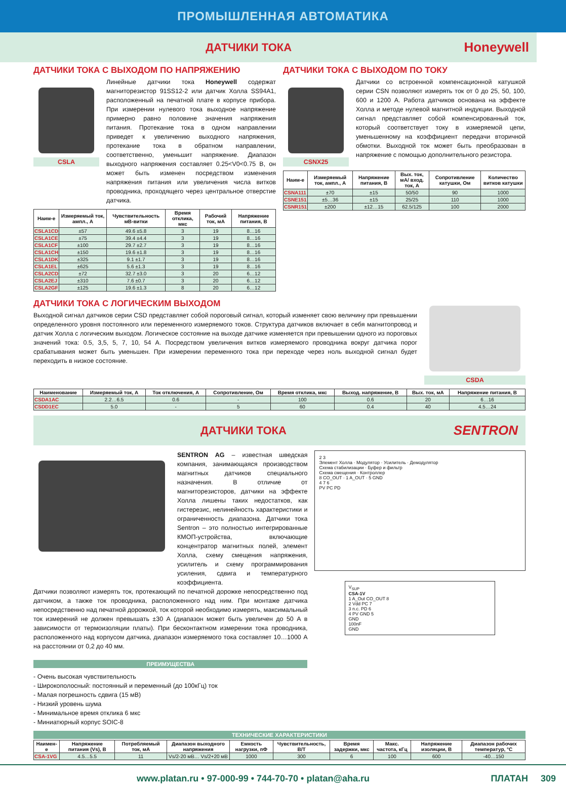ПРОМЫШЛЕННАЯ АВТОМАТИКА
ДАТЧИКИ ТОКА
Honeywell
ДАТЧИКИ ТОКА С ВЫХОДОМ ПО НАПРЯЖЕНИЮ
CSLA
Линейные датчики тока Honeywell содержат магниторезистор 91SS12-2 или датчик Холла SS94A1, расположенный на печатной плате в корпусе прибора. При измерении нулевого тока выходное напряжение примерно равно половине значения напряжения питания. Протекание тока в одном направлении приведет к увеличению выходного напряжения, протекание тока в обратном направлении, соответственно, уменьшит напряжение. Диапазон выходного напряжения составляет 0.25<V0<0.75 В, он может быть изменен посредством изменения напряжения питания или увеличения числа витков проводника, проходящего через центральное отверстие датчика.
| Наим-е | Измеряемый ток, ампл., А | Чувствительность мВ-витки | Время отклика, мкс | Рабочий ток, мА | Напряжение питания, В |
| --- | --- | --- | --- | --- | --- |
| CSLA1CD | ±57 | 49.6 ±5.8 | 3 | 19 | 8…16 |
| CSLA1CE | ±75 | 39.4 ±4.4 | 3 | 19 | 8…16 |
| CSLA1CF | ±100 | 29.7 ±2.7 | 3 | 19 | 8…16 |
| CSLA1CH | ±150 | 19.6 ±1.8 | 3 | 19 | 8…16 |
| CSLA1DK | ±325 | 9.1 ±1.7 | 3 | 19 | 8…16 |
| CSLA1EL | ±625 | 5.6 ±1.3 | 3 | 19 | 8…16 |
| CSLA2CD | ±72 | 32.7 ±3.0 | 3 | 20 | 6…12 |
| CSLA2EJ | ±310 | 7.6 ±0.7 | 3 | 20 | 6…12 |
| CSLA2GF | ±125 | 19.6 ±1.3 | 8 | 20 | 6…12 |
ДАТЧИКИ ТОКА С ВЫХОДОМ ПО ТОКУ
CSNX25
Датчики со встроенной компенсационной катушкой серии CSN позволяют измерять ток от 0 до 25, 50, 100, 600 и 1200 А. Работа датчиков основана на эффекте Холла и методе нулевой магнитной индукции. Выходной сигнал представляет собой компенсированный ток, который соответствует току в измеряемой цепи, уменьшенному на коэффициент передачи вторичной обмотки. Выходной ток может быть преобразован в напряжение с помощью дополнительного резистора.
| Наим-е | Измеряемый ток, ампл., А | Напряжение питания, В | Вых. ток, мА/ вход. ток, А | Сопротивление катушки, Ом | Количество витков катушки |
| --- | --- | --- | --- | --- | --- |
| CSNA111 | ±70 | ±15 | 50/50 | 90 | 1000 |
| CSNE151 | ±5…36 | ±15 | 25/25 | 110 | 1000 |
| CSNR151 | ±200 | ±12…15 | 62.5/125 | 100 | 2000 |
ДАТЧИКИ ТОКА С ЛОГИЧЕСКИМ ВЫХОДОМ
Выходной сигнал датчиков серии CSD представляет собой пороговый сигнал, который изменяет свою величину при превышении определенного уровня постоянного или переменного измеряемого токов. Структура датчиков включает в себя магнитопровод и датчик Холла с логическим выходом. Логическое состояние на выходе датчике изменяется при превышении одного из пороговых значений тока: 0.5, 3,5, 5, 7, 10, 54 А. Посредством увеличения витков измеряемого проводника вокруг датчика порог срабатывания может быть уменьшен. При измерении переменного тока при переходе через ноль выходной сигнал будет переходить в низкое состояние.
CSDA
| Наименование | Измеряемый ток, А | Ток отключения, А | Сопротивление, Ом | Время отклика, мкс | Выход. напряжение, В | Вых. ток, мА | Напряжение питания, В |
| --- | --- | --- | --- | --- | --- | --- | --- |
| CSDA1AC | 2.2…6.5 | 0.6 | - | 100 | 0.6 | 20 | 6…16 |
| CSDD1EC | 5.0 | - | 5 | 60 | 0.4 | 40 | 4.5…24 |
ДАТЧИКИ ТОКА
SENTRON
SENTRON AG – известная шведская компания, занимающаяся производством магнитных датчиков специального назначения. В отличие от магниторезисторов, датчики на эффекте Холла лишены таких недостатков, как гистерезис, нелинейность характеристики и ограниченность диапазона. Датчики тока Sentron – это полностью интегрированные КМОП-устройства, включающие концентратор магнитных полей, элемент Холла, схему смещения напряжения, усилитель и схему программирования усиления, сдвига и температурного коэффициента.
Датчики позволяют измерять ток, протекающий по печатной дорожке непосредственно под датчиком, а также ток проводника, расположенного над ним. При монтаже датчика непосредственно над печатной дорожкой, ток которой необходимо измерять, максимальный ток измерений не должен превышать ±30 А (диапазон может быть увеличен до 50 А в зависимости от термоизоляции платы). При бесконтактном измерении тока проводника, расположенного над корпусом датчика, диапазон измеряемого тока составляет 10…1000 А на расстоянии от 0,2 до 40 мм.
ПРЕИМУЩЕСТВА
- Очень высокая чувствительность
- Широкополосный: постоянный и переменный (до 100кГц) ток
- Малая погрешность сдвига (15 мВ)
- Низкий уровень шума
- Минимальное время отклика 6 мкс
- Миниатюрный корпус SOIC-8
2 3
Элемент Холла · Модулятор · Усилитель · Демодулятор
Схема стабилизации · Буфер и фильтр
Схема смещения · Контроллер
8 CO_OUT · 1 A_OUT · 5 GND
4 7 6
PV PC PD
V<sub>SUP</sub>
CSA-1V
1 A_Out CO_OUT 8
2 Vdd PC 7
3 n.c. PD 6
4 PV GND 5
GND
100nF
GND
ТЕХНИЧЕСКИЕ ХАРАКТЕРИСТИКИ
| Наимен-е | Напряжение питания (Vs), В | Потребляемый ток, мА | Диапазон выходного напряжения | Емкость нагрузки, пФ | Чувствительность, В/Т | Время задержки, мкс | Макс. частота, кГц | Напряжение изоляции, В | Диапазон рабочих температур, °С |
| --- | --- | --- | --- | --- | --- | --- | --- | --- | --- |
| CSA-1VG | 4.5…5.5 | 11 | Vs/2-20 мВ… Vs/2+20 мВ | 1000 | 300 | 6 | 100 | 600 | -40…150 |
www.platan.ru • 97-000-99 • 744-70-70 • platan@aha.ru ПЛАТАН 309